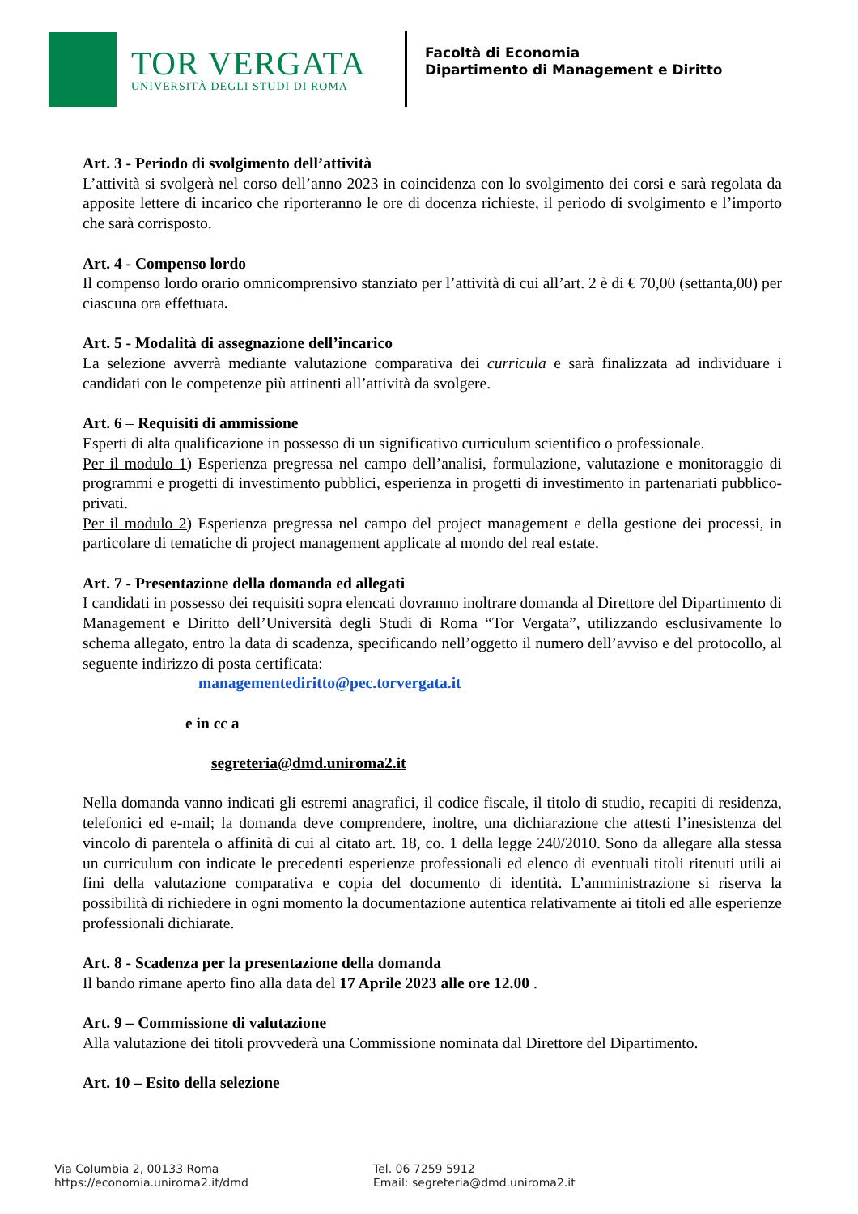TOR VERGATA
UNIVERSITÀ DEGLI STUDI DI ROMA
Facoltà di Economia
Dipartimento di Management e Diritto
Art. 3 - Periodo di svolgimento dell’attività
L’attività si svolgerà nel corso dell’anno 2023 in coincidenza con lo svolgimento dei corsi e sarà regolata da apposite lettere di incarico che riporteranno le ore di docenza richieste, il periodo di svolgimento e l’importo che sarà corrisposto.
Art. 4 - Compenso lordo
Il compenso lordo orario omnicomprensivo stanziato per l’attività di cui all’art. 2 è di € 70,00 (settanta,00) per ciascuna ora effettuata.
Art. 5 - Modalità di assegnazione dell’incarico
La selezione avverrà mediante valutazione comparativa dei curricula e sarà finalizzata ad individuare i candidati con le competenze più attinenti all’attività da svolgere.
Art. 6 – Requisiti di ammissione
Esperti di alta qualificazione in possesso di un significativo curriculum scientifico o professionale.
Per il modulo 1) Esperienza pregressa nel campo dell’analisi, formulazione, valutazione e monitoraggio di programmi e progetti di investimento pubblici, esperienza in progetti di investimento in partenariati pubblico-privati.
Per il modulo 2) Esperienza pregressa nel campo del project management e della gestione dei processi, in particolare di tematiche di project management applicate al mondo del real estate.
Art. 7 - Presentazione della domanda ed allegati
I candidati in possesso dei requisiti sopra elencati dovranno inoltrare domanda al Direttore del Dipartimento di Management e Diritto dell’Università degli Studi di Roma “Tor Vergata”, utilizzando esclusivamente lo schema allegato, entro la data di scadenza, specificando nell’oggetto il numero dell’avviso e del protocollo, al seguente indirizzo di posta certificata:
managementediritto@pec.torvergata.it
e in cc a
segreteria@dmd.uniroma2.it
Nella domanda vanno indicati gli estremi anagrafici, il codice fiscale, il titolo di studio, recapiti di residenza, telefonici ed e-mail; la domanda deve comprendere, inoltre, una dichiarazione che attesti l’inesistenza del vincolo di parentela o affinità di cui al citato art. 18, co. 1 della legge 240/2010. Sono da allegare alla stessa un curriculum con indicate le precedenti esperienze professionali ed elenco di eventuali titoli ritenuti utili ai fini della valutazione comparativa e copia del documento di identità. L’amministrazione si riserva la possibilità di richiedere in ogni momento la documentazione autentica relativamente ai titoli ed alle esperienze professionali dichiarate.
Art. 8 - Scadenza per la presentazione della domanda
Il bando rimane aperto fino alla data del 17 Aprile 2023 alle ore 12.00 .
Art. 9 – Commissione di valutazione
Alla valutazione dei titoli provvederà una Commissione nominata dal Direttore del Dipartimento.
Art. 10 – Esito della selezione
Via Columbia 2, 00133 Roma
https://economia.uniroma2.it/dmd
Tel. 06 7259 5912
Email: segreteria@dmd.uniroma2.it